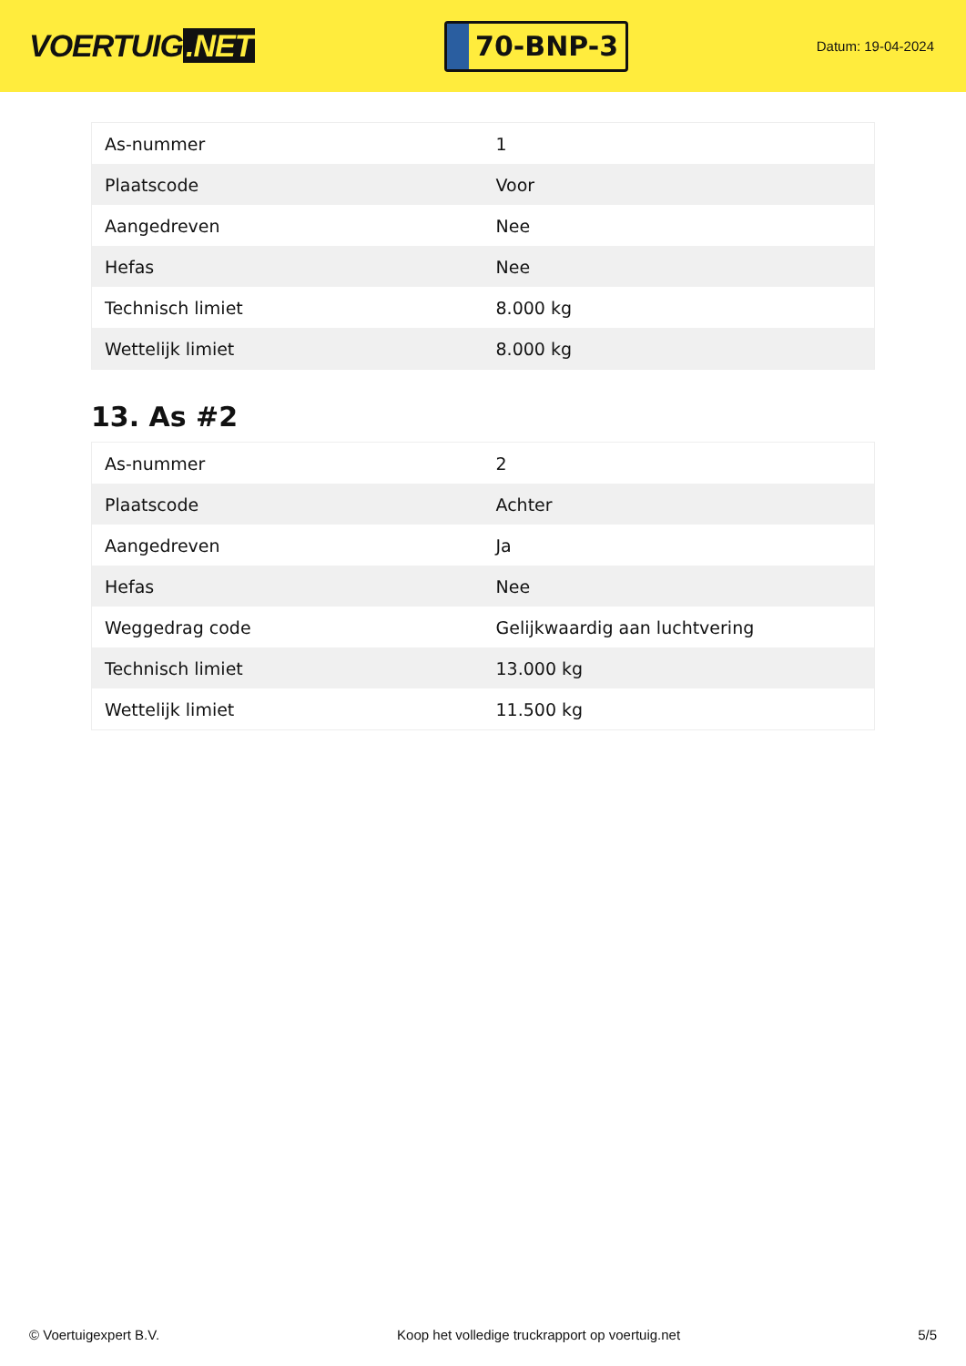VOERTUIG.NET
70-BNP-3
Datum: 19-04-2024
| As-nummer | 1 |
| Plaatscode | Voor |
| Aangedreven | Nee |
| Hefas | Nee |
| Technisch limiet | 8.000 kg |
| Wettelijk limiet | 8.000 kg |
13. As #2
| As-nummer | 2 |
| Plaatscode | Achter |
| Aangedreven | Ja |
| Hefas | Nee |
| Weggedrag code | Gelijkwaardig aan luchtvering |
| Technisch limiet | 13.000 kg |
| Wettelijk limiet | 11.500 kg |
© Voertuigexpert B.V. Koop het volledige truckrapport op voertuig.net 5/5